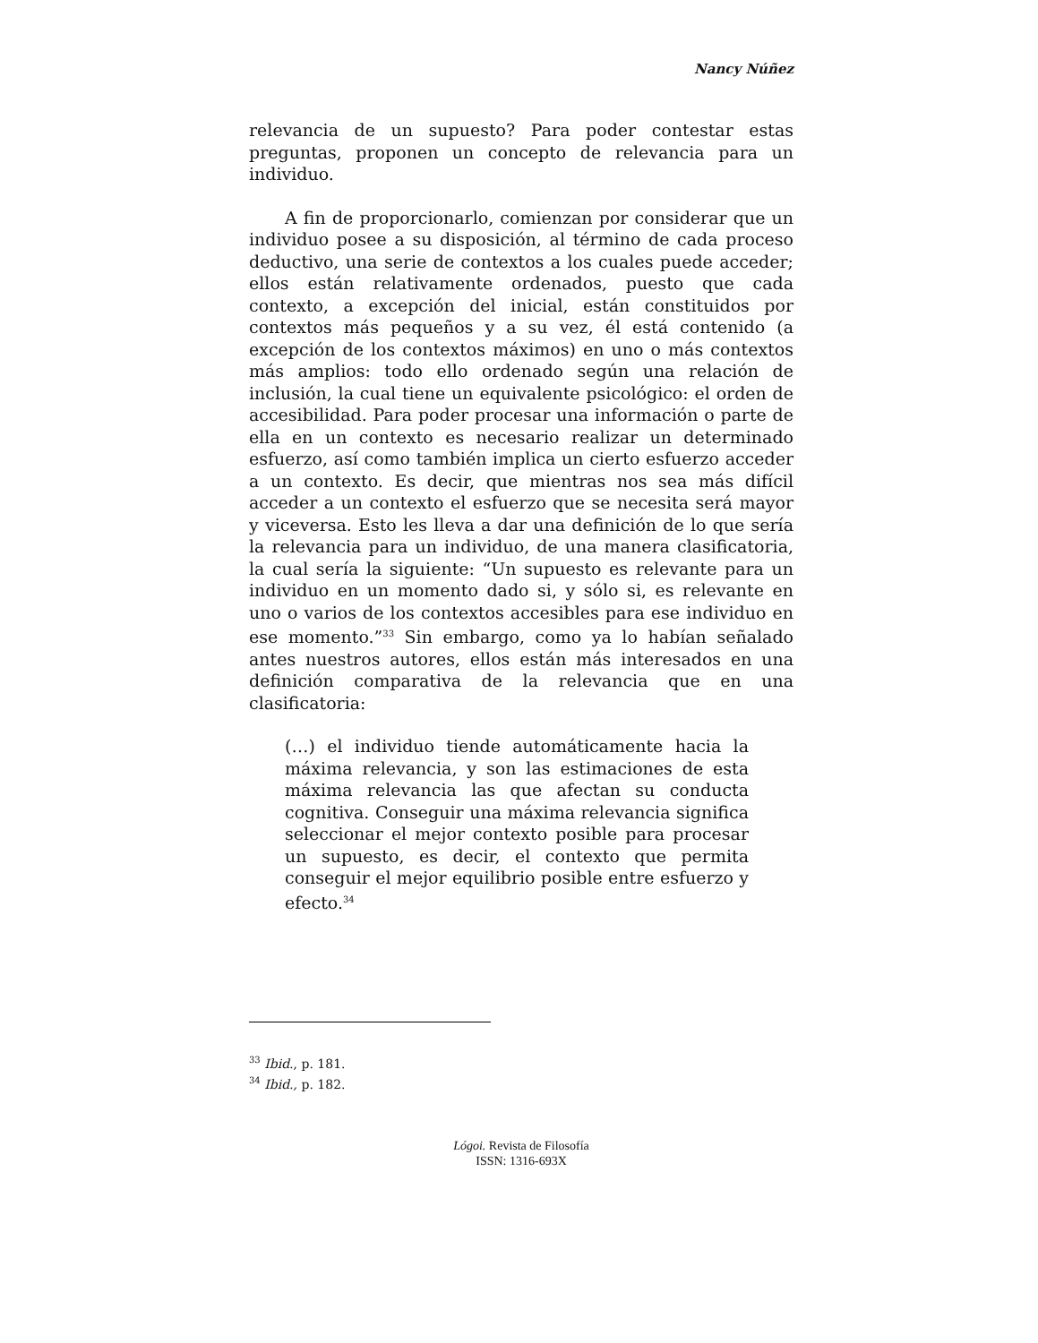Nancy Núñez
relevancia de un supuesto? Para poder contestar estas preguntas, proponen un concepto de relevancia para un individuo.
A fin de proporcionarlo, comienzan por considerar que un individuo posee a su disposición, al término de cada proceso deductivo, una serie de contextos a los cuales puede acceder; ellos están relativamente ordenados, puesto que cada contexto, a excepción del inicial, están constituidos por contextos más pequeños y a su vez, él está contenido (a excepción de los contextos máximos) en uno o más contextos más amplios: todo ello ordenado según una relación de inclusión, la cual tiene un equivalente psicológico: el orden de accesibilidad. Para poder procesar una información o parte de ella en un contexto es necesario realizar un determinado esfuerzo, así como también implica un cierto esfuerzo acceder a un contexto. Es decir, que mientras nos sea más difícil acceder a un contexto el esfuerzo que se necesita será mayor y viceversa. Esto les lleva a dar una definición de lo que sería la relevancia para un individuo, de una manera clasificatoria, la cual sería la siguiente: “Un supuesto es relevante para un individuo en un momento dado si, y sólo si, es relevante en uno o varios de los contextos accesibles para ese individuo en ese momento.”<sup>33</sup> Sin embargo, como ya lo habían señalado antes nuestros autores, ellos están más interesados en una definición comparativa de la relevancia que en una clasificatoria:
(…) el individuo tiende automáticamente hacia la máxima relevancia, y son las estimaciones de esta máxima relevancia las que afectan su conducta cognitiva. Conseguir una máxima relevancia significa seleccionar el mejor contexto posible para procesar un supuesto, es decir, el contexto que permita conseguir el mejor equilibrio posible entre esfuerzo y efecto.<sup>34</sup>
<sup>33</sup> Ibid., p. 181.
<sup>34</sup> Ibid., p. 182.
Lógoi. Revista de Filosofía
ISSN: 1316-693X